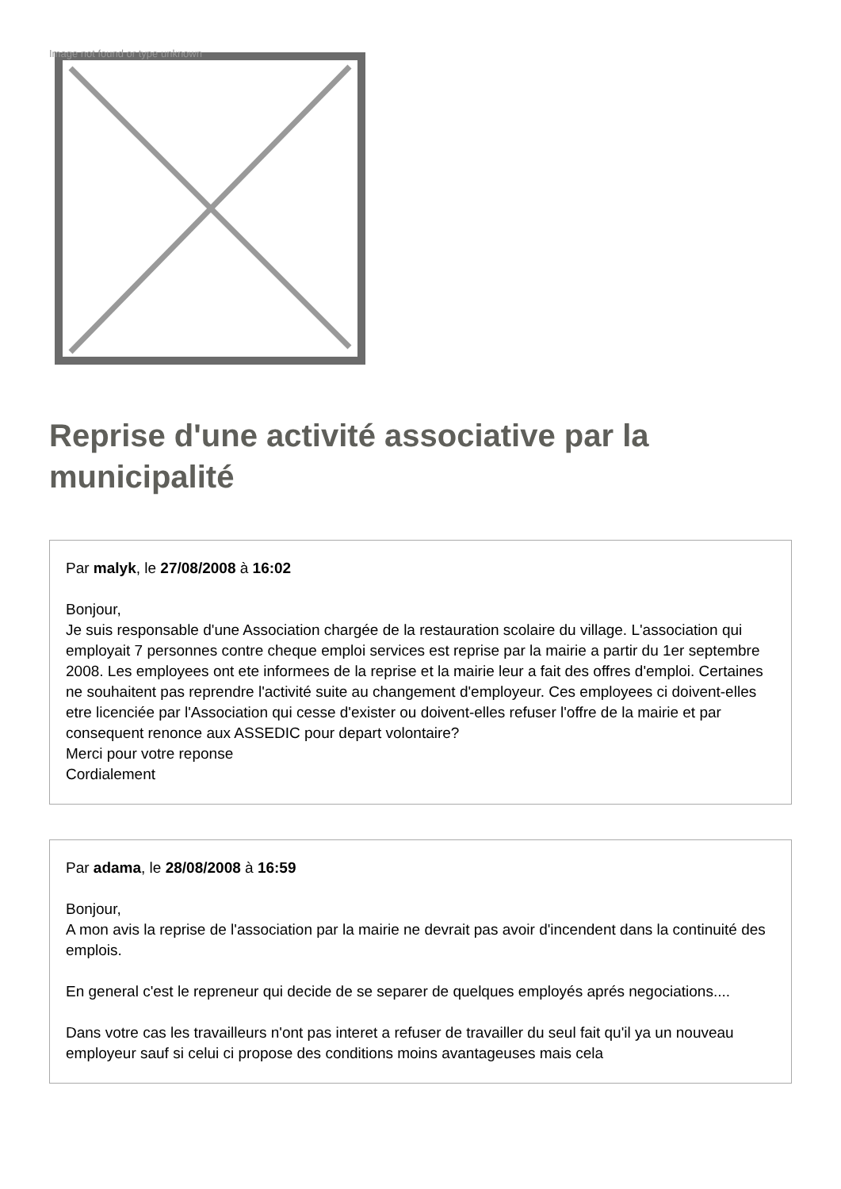Image not found or type unknown
Reprise d'une activité associative par la municipalité
Par malyk, le 27/08/2008 à 16:02
Bonjour,
Je suis responsable d'une Association chargée de la restauration scolaire du village. L'association qui employait 7 personnes contre cheque emploi services est reprise par la mairie a partir du 1er septembre 2008. Les employees ont ete informees de la reprise et la mairie leur a fait des offres d'emploi. Certaines ne souhaitent pas reprendre l'activité suite au changement d'employeur. Ces employees ci doivent-elles etre licenciée par l'Association qui cesse d'exister ou doivent-elles refuser l'offre de la mairie et par consequent renonce aux ASSEDIC pour depart volontaire?
Merci pour votre reponse
Cordialement
Par adama, le 28/08/2008 à 16:59
Bonjour,
A mon avis la reprise de l'association par la mairie ne devrait pas avoir d'incendent dans la continuité des emplois.
En general c'est le repreneur qui decide de se separer de quelques employés aprés negociations....
Dans votre cas les travailleurs n'ont pas interet a refuser de travailler du seul fait qu'il ya un nouveau employeur sauf si celui ci propose des conditions moins avantageuses mais cela